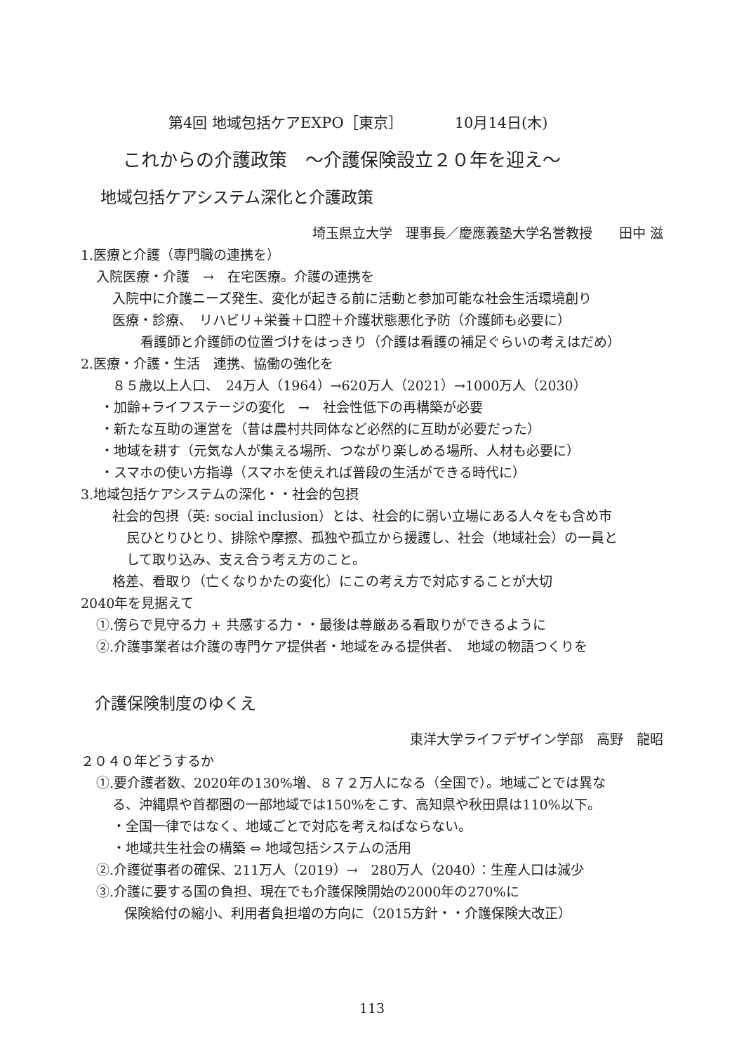第4回 地域包括ケアEXPO［東京］　　　　10月14日(木)
これからの介護政策　～介護保険設立２０年を迎え～
地域包括ケアシステム深化と介護政策
埼玉県立大学　理事長／慶應義塾大学名誉教授　　田中 滋
1.医療と介護（専門職の連携を）
入院医療・介護　→　在宅医療。介護の連携を
入院中に介護ニーズ発生、変化が起きる前に活動と参加可能な社会生活環境創り
医療・診療、　リハビリ+栄養＋口腔＋介護状態悪化予防（介護師も必要に）
看護師と介護師の位置づけをはっきり（介護は看護の補足ぐらいの考えはだめ）
2.医療・介護・生活　連携、協働の強化を
８５歳以上人口、　24万人（1964）→620万人（2021）→1000万人（2030）
・加齢+ライフステージの変化　→　社会性低下の再構築が必要
・新たな互助の運営を（昔は農村共同体など必然的に互助が必要だった）
・地域を耕す（元気な人が集える場所、つながり楽しめる場所、人材も必要に）
・スマホの使い方指導（スマホを使えれば普段の生活ができる時代に）
3.地域包括ケアシステムの深化・・社会的包摂
社会的包摂（英: social inclusion）とは、社会的に弱い立場にある人々をも含め市
民ひとりひとり、排除や摩擦、孤独や孤立から援護し、社会（地域社会）の一員と
して取り込み、支え合う考え方のこと。
格差、看取り（亡くなりかたの変化）にこの考え方で対応することが大切
2040年を見据えて
①.傍らで見守る力 + 共感する力・・最後は尊厳ある看取りができるように
②.介護事業者は介護の専門ケア提供者・地域をみる提供者、　地域の物語つくりを
介護保険制度のゆくえ
東洋大学ライフデザイン学部　高野　龍昭
２０４０年どうするか
①.要介護者数、2020年の130%増、８７２万人になる（全国で）。地域ごとでは異な
る、沖縄県や首都圏の一部地域では150%をこす、高知県や秋田県は110%以下。
・全国一律ではなく、地域ごとで対応を考えねばならない。
・地域共生社会の構築 ⇔ 地域包括システムの活用
②.介護従事者の確保、211万人（2019）→　280万人（2040）：生産人口は減少
③.介護に要する国の負担、現在でも介護保険開始の2000年の270%に
保険給付の縮小、利用者負担増の方向に（2015方針・・介護保険大改正）
113